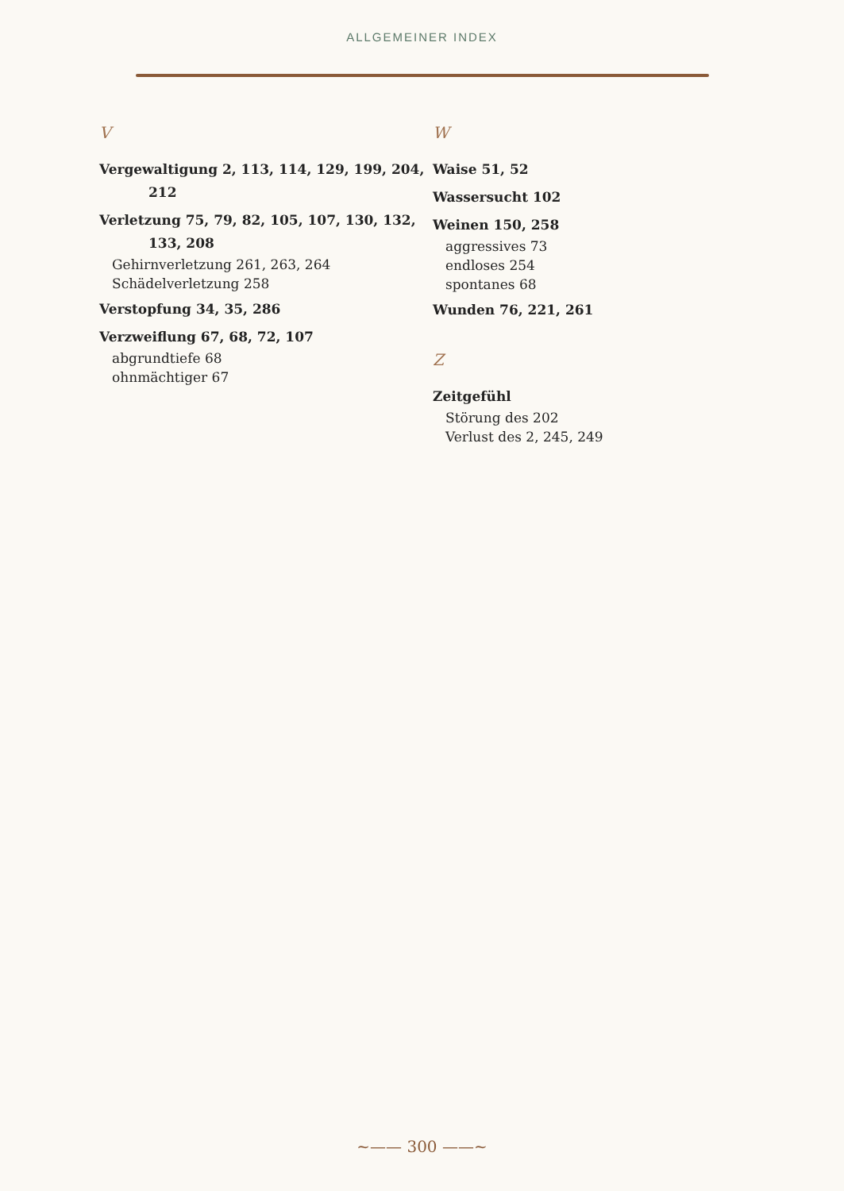ALLGEMEINER INDEX
V
Vergewaltigung 2, 113, 114, 129, 199, 204, 212
Verletzung 75, 79, 82, 105, 107, 130, 132, 133, 208
Gehirnverletzung 261, 263, 264
Schädelverletzung 258
Verstopfung 34, 35, 286
Verzweiflung 67, 68, 72, 107
abgrundtiefe 68
ohnmächtiger 67
W
Waise 51, 52
Wassersucht 102
Weinen 150, 258
aggressives 73
endloses 254
spontanes 68
Wunden 76, 221, 261
Z
Zeitgefühl
Störung des 202
Verlust des 2, 245, 249
~—— 300 ——~